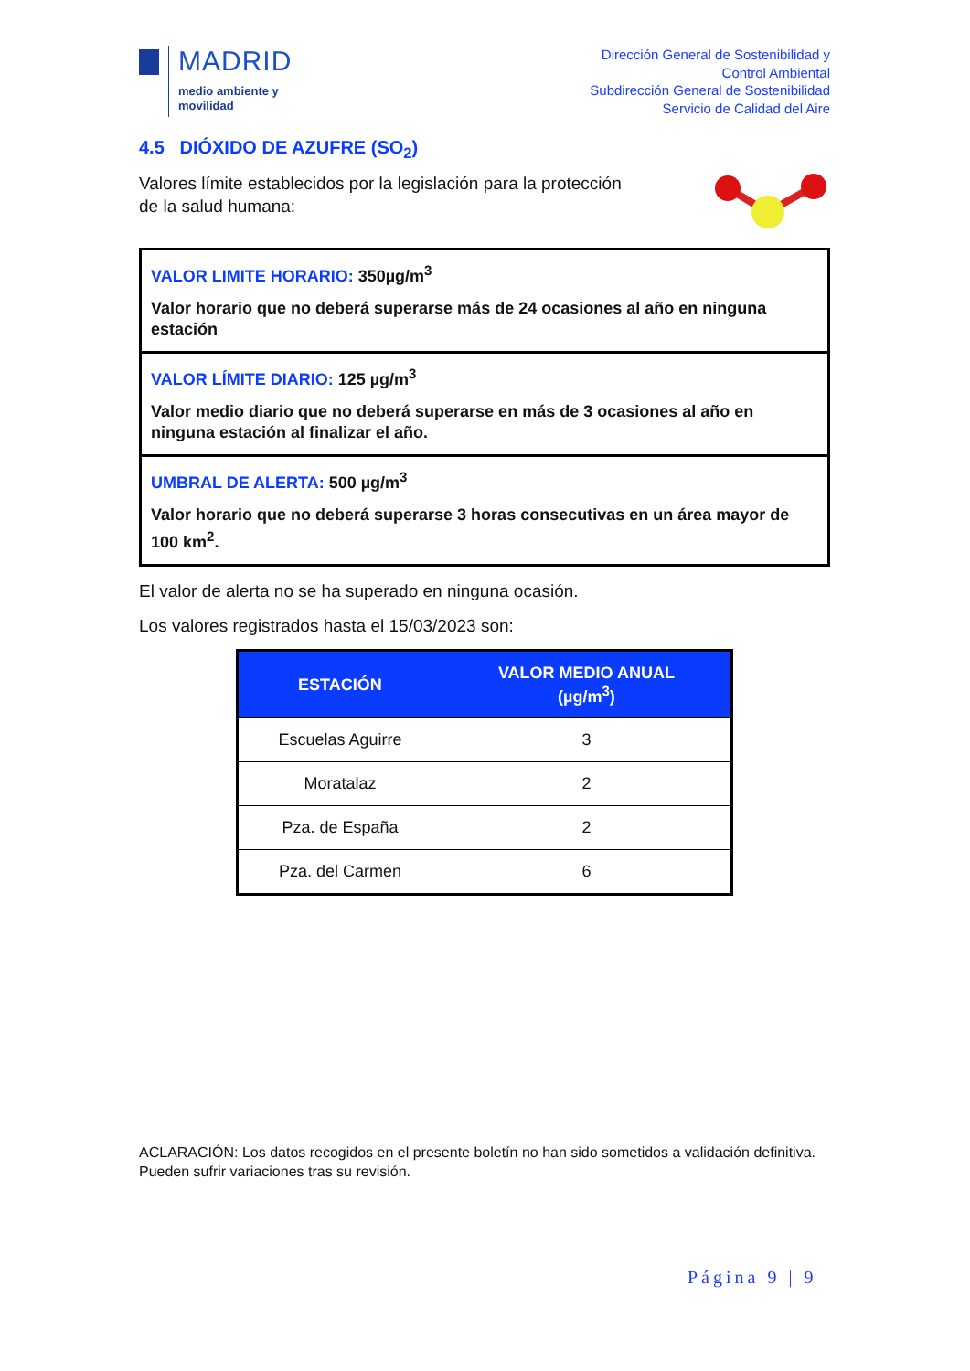MADRID
medio ambiente y
movilidad
Dirección General de Sostenibilidad y
Control Ambiental
Subdirección General de Sostenibilidad
Servicio de Calidad del Aire
4.5 DIÓXIDO DE AZUFRE (SO<sub>2</sub>)
Valores límite establecidos por la legislación para la protección
de la salud humana:
VALOR LIMITE HORARIO: 350µg/m<sup>3</sup>
Valor horario que no deberá superarse más de 24 ocasiones al año en ninguna estación
VALOR LÍMITE DIARIO: 125 µg/m<sup>3</sup>
Valor medio diario que no deberá superarse en más de 3 ocasiones al año en ninguna estación al finalizar el año.
UMBRAL DE ALERTA: 500 µg/m<sup>3</sup>
Valor horario que no deberá superarse 3 horas consecutivas en un área mayor de 100 km<sup>2</sup>.
El valor de alerta no se ha superado en ninguna ocasión.
Los valores registrados hasta el 15/03/2023 son:
| ESTACIÓN | VALOR MEDIO ANUAL (µg/m<sup>3</sup>) |
| --- | --- |
| Escuelas Aguirre | 3 |
| Moratalaz | 2 |
| Pza. de España | 2 |
| Pza. del Carmen | 6 |
ACLARACIÓN: Los datos recogidos en el presente boletín no han sido sometidos a validación definitiva. Pueden sufrir variaciones tras su revisión.
Página 9 | 9